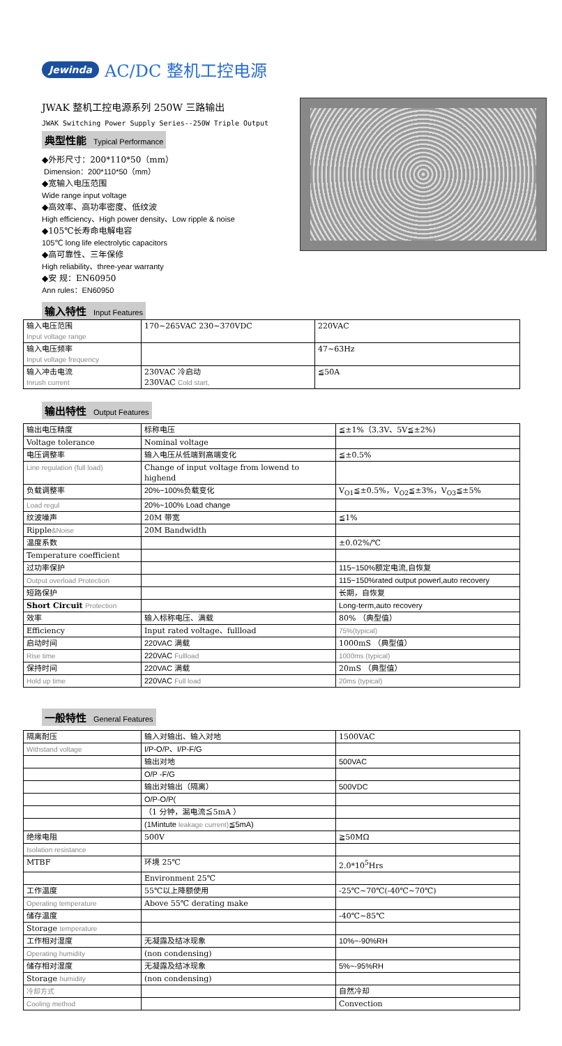Jewinda AC/DC 整机工控电源
JWAK 整机工控电源系列 250W 三路输出
JWAK Switching Power Supply Series--250W Triple Output
典型性能 Typical Performance
◆外形尺寸：200*110*50（mm）
Dimension：200*110*50（mm）
◆宽输入电压范围
Wide range input voltage
◆高效率、高功率密度、低纹波
High efficiency、High power density、Low ripple & noise
◆105℃长寿命电解电容
105℃ long life electrolytic capacitors
◆高可靠性、三年保修
High reliability、three-year warranty
◆安 规：EN60950
Ann rules：EN60950
输入特性 Input Features
| 输入电压范围 Input voltage range | 170~265VAC 230~370VDC | 220VAC |
| 输入电压频率 Input voltage frequency | | 47~63Hz |
| 输入冲击电流 Inrush current | 230VAC 冷启动 230VAC Cold start, | ≦50A |
输出特性 Output Features
| 输出电压精度 | 标称电压 | ≦±1%（3.3V、5V≦±2%) |
| Voltage tolerance | Nominal voltage | |
| 电压调整率 | 输入电压从低端到高端变化 | ≦±0.5% |
| Line regulation (full load) | Change of input voltage from lowend to highend | |
| 负载调整率 | 20%~100%负载变化 | V<sub>O1</sub>≦±0.5%，V<sub>O2</sub>≦±3%，V<sub>O3</sub>≦±5% |
| Load regul | 20%~100% Load change | |
| 纹波噪声 | 20M 带宽 | ≦1% |
| Ripple &Noise | 20M Bandwidth | |
| 温度系数 | | ±0.02%/℃ |
| Temperature coefficient | | |
| 过功率保护 | | 115~150%额定电流,自恢复 |
| Output overload Protection | | 115~150%rated output powerl,auto recovery |
| 短路保护 | | 长期，自恢复 |
| Short Circuit Protection | | Long-term,auto recovery |
| 效率 | 输入标称电压、满载 | 80% （典型值） |
| Efficiency | Input rated voltage、fullload | 75%(typical) |
| 启动时间 | 220VAC 满载 | 1000mS （典型值） |
| Rise time | 220VAC Fullload | 1000ms (typical) |
| 保持时间 | 220VAC 满载 | 20mS （典型值） |
| Hold up time | 220VAC Full load | 20ms (typical) |
一般特性 General Features
| 隔离耐压 | 输入对输出、输入对地 | 1500VAC |
| Withstand voltage | I/P-O/P、I/P-F/G | |
| | 输出对地 | 500VAC |
| | O/P -F/G | |
| | 输出对输出（隔离） | 500VDC |
| | O/P-O/P( | |
| | （1 分钟，漏电流≦5mA ） | |
| | (1Mintute leakage current) ≦5mA) | |
| 绝缘电阻 | 500V | ≧50MΩ |
| Isolation resistance | | |
| MTBF | 环境 25℃ | 2.0*10<sup>5</sup>Hrs |
| | Environment 25℃ | |
| 工作温度 | 55℃以上降额使用 | -25℃~70℃(-40℃~70℃) |
| Operating temperature | Above 55℃ derating make | |
| 储存温度 | | -40℃~85℃ |
| Storage temperature | | |
| 工作相对湿度 | 无凝露及结冰现象 | 10%~-90%RH |
| Operating humidity | (non condensing) | |
| 储存相对湿度 | 无凝露及结冰现象 | 5%~-95%RH |
| Storage humidity | (non condensing) | |
| 冷却方式 | | 自然冷却 |
| Cooling method | | Convection |